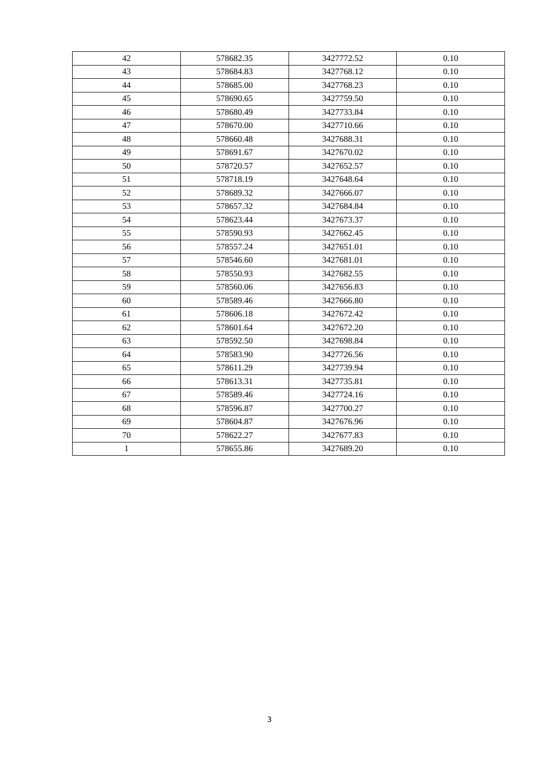| 42 | 578682.35 | 3427772.52 | 0.10 |
| 43 | 578684.83 | 3427768.12 | 0.10 |
| 44 | 578685.00 | 3427768.23 | 0.10 |
| 45 | 578690.65 | 3427759.50 | 0.10 |
| 46 | 578680.49 | 3427733.84 | 0.10 |
| 47 | 578670.00 | 3427710.66 | 0.10 |
| 48 | 578660.48 | 3427688.31 | 0.10 |
| 49 | 578691.67 | 3427670.02 | 0.10 |
| 50 | 578720.57 | 3427652.57 | 0.10 |
| 51 | 578718.19 | 3427648.64 | 0.10 |
| 52 | 578689.32 | 3427666.07 | 0.10 |
| 53 | 578657.32 | 3427684.84 | 0.10 |
| 54 | 578623.44 | 3427673.37 | 0.10 |
| 55 | 578590.93 | 3427662.45 | 0.10 |
| 56 | 578557.24 | 3427651.01 | 0.10 |
| 57 | 578546.60 | 3427681.01 | 0.10 |
| 58 | 578550.93 | 3427682.55 | 0.10 |
| 59 | 578560.06 | 3427656.83 | 0.10 |
| 60 | 578589.46 | 3427666.80 | 0.10 |
| 61 | 578606.18 | 3427672.42 | 0.10 |
| 62 | 578601.64 | 3427672.20 | 0.10 |
| 63 | 578592.50 | 3427698.84 | 0.10 |
| 64 | 578583.90 | 3427726.56 | 0.10 |
| 65 | 578611.29 | 3427739.94 | 0.10 |
| 66 | 578613.31 | 3427735.81 | 0.10 |
| 67 | 578589.46 | 3427724.16 | 0.10 |
| 68 | 578596.87 | 3427700.27 | 0.10 |
| 69 | 578604.87 | 3427676.96 | 0.10 |
| 70 | 578622.27 | 3427677.83 | 0.10 |
| 1 | 578655.86 | 3427689.20 | 0.10 |
3